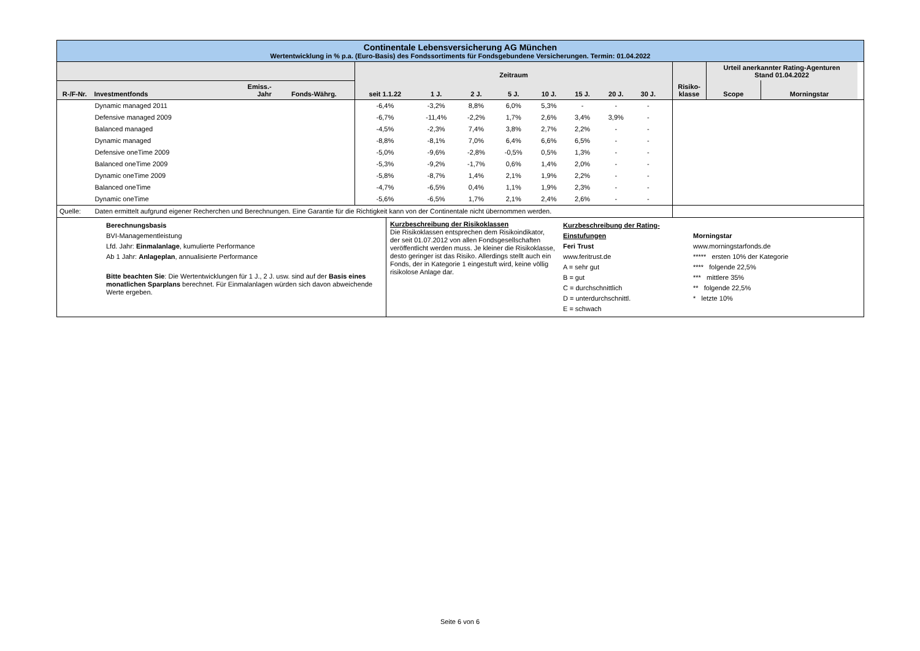Continentale Lebensversicherung AG München
Wertentwicklung in % p.a. (Euro-Basis) des Fondssortiments für Fondsgebundene Versicherungen. Termin: 01.04.2022
| | | | | Zeitraum | | | | | | | | | | Urteil anerkannter Rating-Agenturen Stand 01.04.2022 | | |
| --- | --- | --- | --- | --- | --- | --- | --- | --- | --- | --- | --- | --- | --- | --- | --- | --- |
| R-/F-Nr. | Investmentfonds | Emiss.- Jahr | Fonds-Währg. | seit 1.1.22 | 1 J. | 2 J. | 5 J. | 10 J. | 15 J. | 20 J. | 30 J. | | Risiko- klasse | Scope | Morningstar | |
| | Dynamic managed 2011 | | | -6,4% | -3,2% | 8,8% | 6,0% | 5,3% | - | - | - | | | | | |
| | Defensive managed 2009 | | | -6,7% | -11,4% | -2,2% | 1,7% | 2,6% | 3,4% | 3,9% | - | | | | | |
| | Balanced managed | | | -4,5% | -2,3% | 7,4% | 3,8% | 2,7% | 2,2% | - | - | | | | | |
| | Dynamic managed | | | -8,8% | -8,1% | 7,0% | 6,4% | 6,6% | 6,5% | - | - | | | | | |
| | Defensive oneTime 2009 | | | -5,0% | -9,6% | -2,8% | -0,5% | 0,5% | 1,3% | - | - | | | | | |
| | Balanced oneTime 2009 | | | -5,3% | -9,2% | -1,7% | 0,6% | 1,4% | 2,0% | - | - | | | | | |
| | Dynamic oneTime 2009 | | | -5,8% | -8,7% | 1,4% | 2,1% | 1,9% | 2,2% | - | - | | | | | |
| | Balanced oneTime | | | -4,7% | -6,5% | 0,4% | 1,1% | 1,9% | 2,3% | - | - | | | | | |
| | Dynamic oneTime | | | -5,6% | -6,5% | 1,7% | 2,1% | 2,4% | 2,6% | - | - | | | | | |
| Quelle: | Daten ermittelt aufgrund eigener Recherchen und Berechnungen. Eine Garantie für die Richtigkeit kann von der Continentale nicht übernommen werden. | | | | | | | | | | | | | | | |
Berechnungsbasis
BVI-Managementleistung
Lfd. Jahr: Einmalanlage, kumulierte Performance
Ab 1 Jahr: Anlageplan, annualisierte Performance
Bitte beachten Sie: Die Wertentwicklungen für 1 J., 2 J. usw. sind auf der Basis eines monatlichen Sparplans berechnet. Für Einmalanlagen würden sich davon abweichende Werte ergeben.
Kurzbeschreibung der Risikoklassen
Die Risikoklassen entsprechen dem Risikoindikator, der seit 01.07.2012 von allen Fondsgesellschaften veröffentlicht werden muss. Je kleiner die Risikoklasse, desto geringer ist das Risiko. Allerdings stellt auch ein Fonds, der in Kategorie 1 eingestuft wird, keine völlig risikolose Anlage dar.
Kurzbeschreibung der Rating-Einstufungen
Feri Trust
www.feritrust.de
A = sehr gut
B = gut
C = durchschnittlich
D = unterdurchschnittl.
E = schwach
Morningstar
www.morningstarfonds.de
***** ersten 10% der Kategorie
**** folgende 22,5%
*** mittlere 35%
** folgende 22,5%
* letzte 10%
Seite 6 von 6